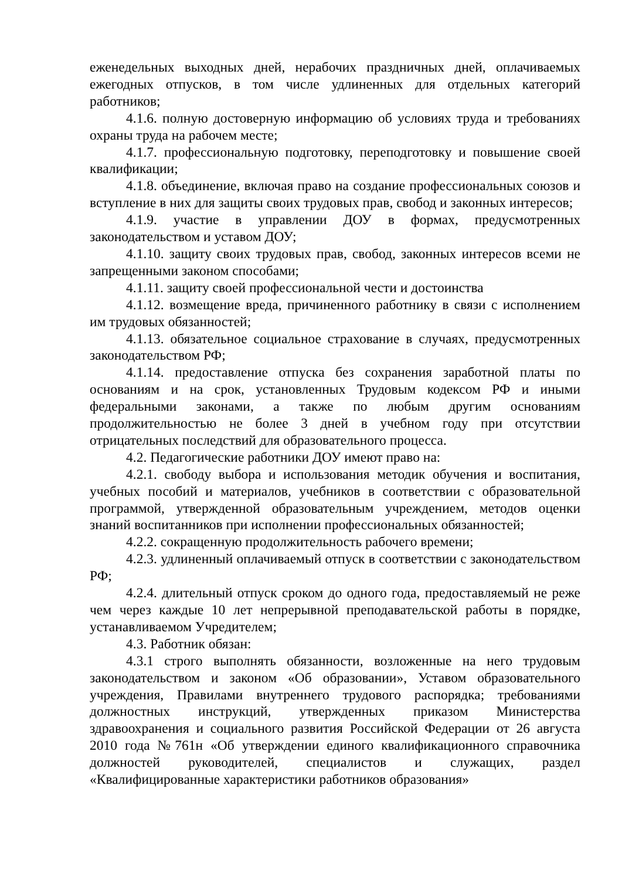еженедельных выходных дней, нерабочих праздничных дней, оплачиваемых ежегодных отпусков, в том числе удлиненных для отдельных категорий работников;
4.1.6. полную достоверную информацию об условиях труда и требованиях охраны труда на рабочем месте;
4.1.7. профессиональную подготовку, переподготовку и повышение своей квалификации;
4.1.8. объединение, включая право на создание профессиональных союзов и вступление в них для защиты своих трудовых прав, свобод и законных интересов;
4.1.9. участие в управлении ДОУ в формах, предусмотренных законодательством и уставом ДОУ;
4.1.10. защиту своих трудовых прав, свобод, законных интересов всеми не запрещенными законом способами;
4.1.11. защиту своей профессиональной чести и достоинства
4.1.12. возмещение вреда, причиненного работнику в связи с исполнением им трудовых обязанностей;
4.1.13. обязательное социальное страхование в случаях, предусмотренных законодательством РФ;
4.1.14. предоставление отпуска без сохранения заработной платы по основаниям и на срок, установленных Трудовым кодексом РФ и иными федеральными законами, а также по любым другим основаниям продолжительностью не более 3 дней в учебном году при отсутствии отрицательных последствий для образовательного процесса.
4.2. Педагогические работники ДОУ имеют право на:
4.2.1. свободу выбора и использования методик обучения и воспитания, учебных пособий и материалов, учебников в соответствии с образовательной программой, утвержденной образовательным учреждением, методов оценки знаний воспитанников при исполнении профессиональных обязанностей;
4.2.2. сокращенную продолжительность рабочего времени;
4.2.3. удлиненный оплачиваемый отпуск в соответствии с законодательством РФ;
4.2.4. длительный отпуск сроком до одного года, предоставляемый не реже чем через каждые 10 лет непрерывной преподавательской работы в порядке, устанавливаемом Учредителем;
4.3. Работник обязан:
4.3.1 строго выполнять обязанности, возложенные на него трудовым законодательством и законом «Об образовании», Уставом образовательного учреждения, Правилами внутреннего трудового распорядка; требованиями должностных инструкций, утвержденных приказом Министерства здравоохранения и социального развития Российской Федерации от 26 августа 2010 года №761н «Об утверждении единого квалификационного справочника должностей руководителей, специалистов и служащих, раздел «Квалифицированные характеристики работников образования»